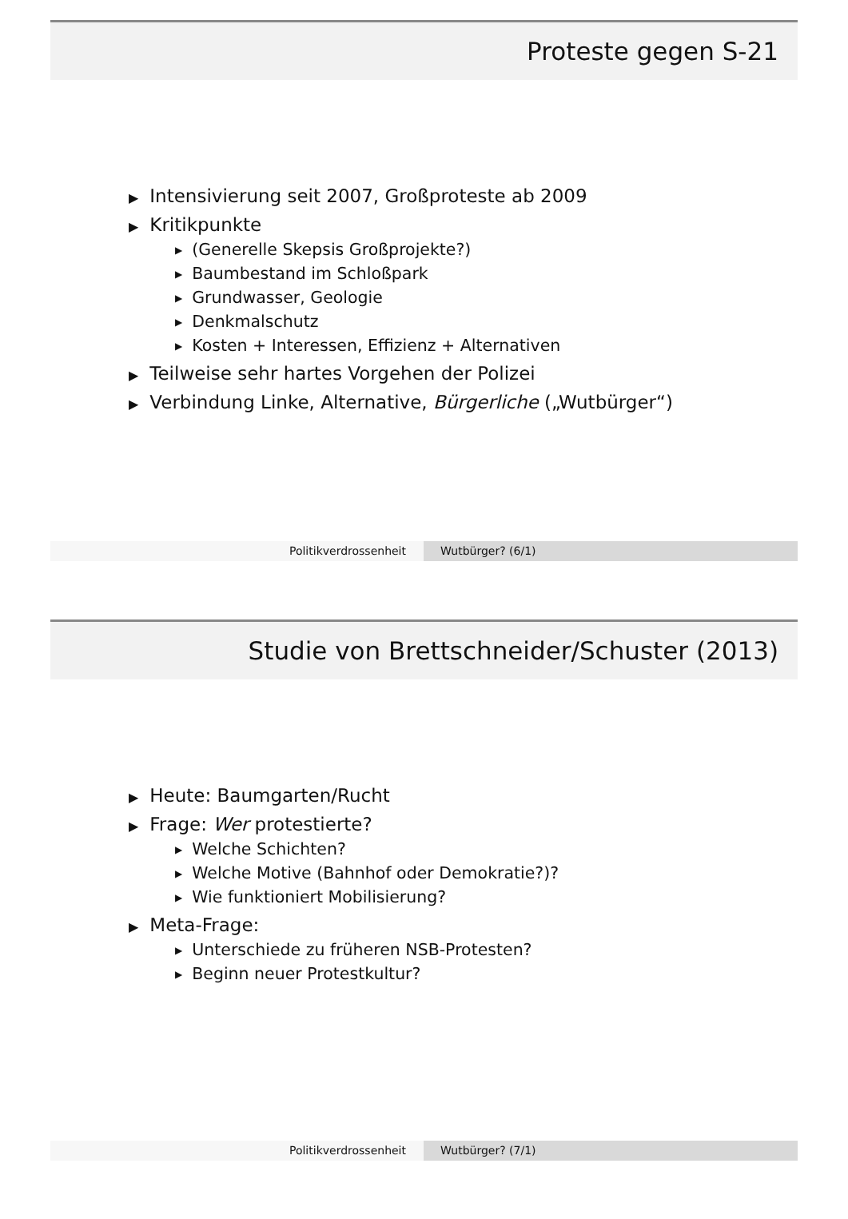Proteste gegen S-21
▶ Intensivierung seit 2007, Großproteste ab 2009
▶ Kritikpunkte
▶ (Generelle Skepsis Großprojekte?)
▶ Baumbestand im Schloßpark
▶ Grundwasser, Geologie
▶ Denkmalschutz
▶ Kosten + Interessen, Effizienz + Alternativen
▶ Teilweise sehr hartes Vorgehen der Polizei
▶ Verbindung Linke, Alternative, Bürgerliche („Wutbürger“)
Politikverdrossenheit Wutbürger? (6/1)
Studie von Brettschneider/Schuster (2013)
▶ Heute: Baumgarten/Rucht
▶ Frage: Wer protestierte?
▶ Welche Schichten?
▶ Welche Motive (Bahnhof oder Demokratie?)?
▶ Wie funktioniert Mobilisierung?
▶ Meta-Frage:
▶ Unterschiede zu früheren NSB-Protesten?
▶ Beginn neuer Protestkultur?
Politikverdrossenheit Wutbürger? (7/1)